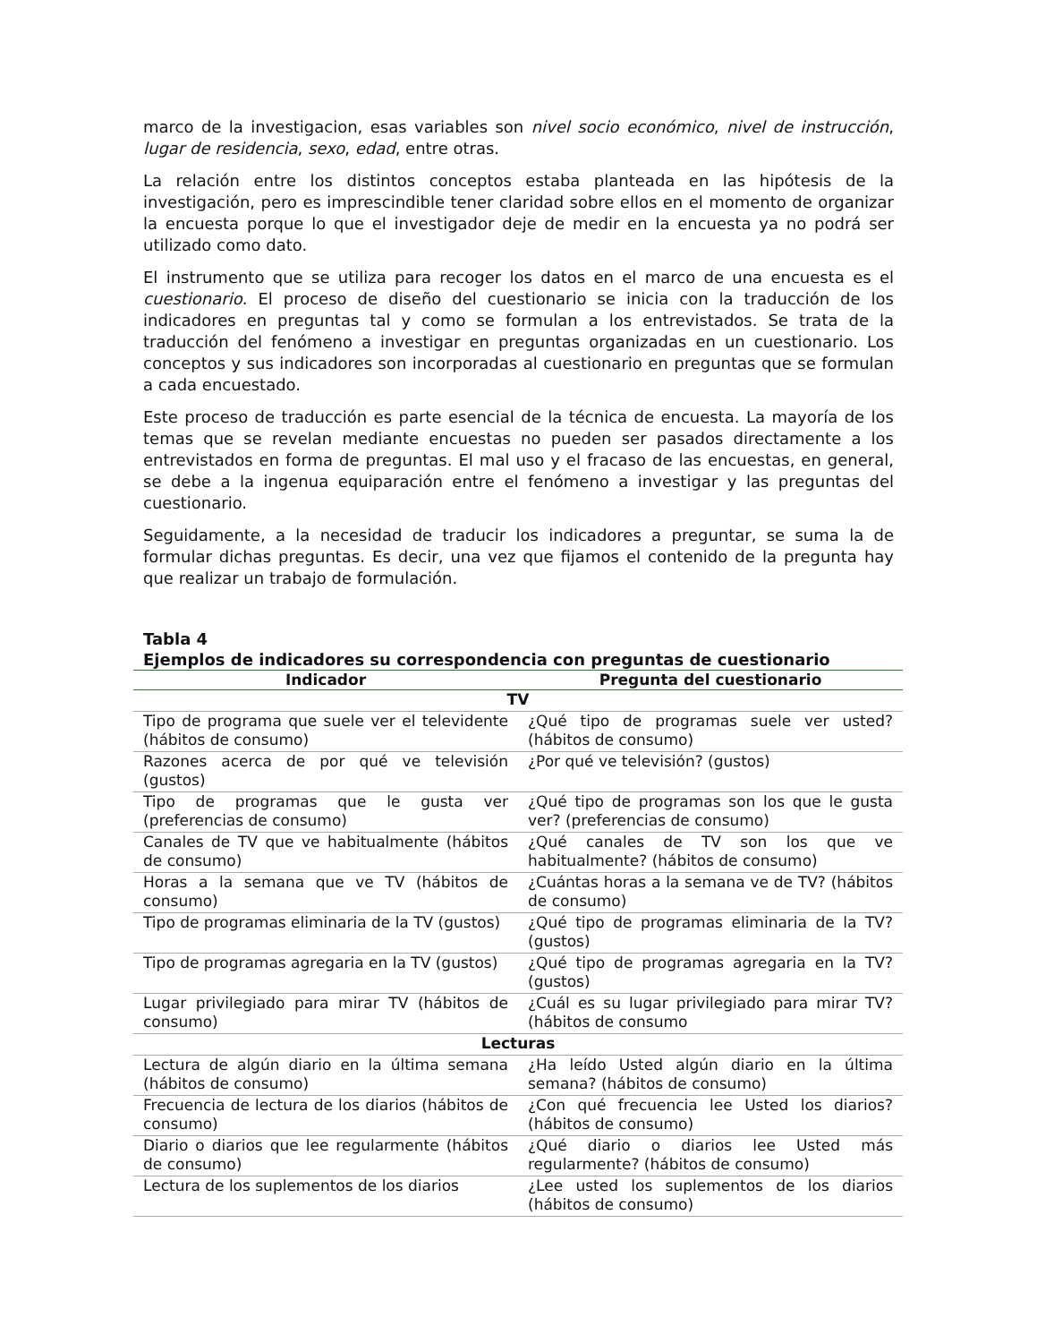marco de la investigacion, esas variables son nivel socio económico, nivel de instrucción, lugar de residencia, sexo, edad, entre otras.
La relación entre los distintos conceptos estaba planteada en las hipótesis de la investigación, pero es imprescindible tener claridad sobre ellos en el momento de organizar la encuesta porque lo que el investigador deje de medir en la encuesta ya no podrá ser utilizado como dato.
El instrumento que se utiliza para recoger los datos en el marco de una encuesta es el cuestionario. El proceso de diseño del cuestionario se inicia con la traducción de los indicadores en preguntas tal y como se formulan a los entrevistados. Se trata de la traducción del fenómeno a investigar en preguntas organizadas en un cuestionario. Los conceptos y sus indicadores son incorporadas al cuestionario en preguntas que se formulan a cada encuestado.
Este proceso de traducción es parte esencial de la técnica de encuesta. La mayoría de los temas que se revelan mediante encuestas no pueden ser pasados directamente a los entrevistados en forma de preguntas. El mal uso y el fracaso de las encuestas, en general, se debe a la ingenua equiparación entre el fenómeno a investigar y las preguntas del cuestionario.
Seguidamente, a la necesidad de traducir los indicadores a preguntar, se suma la de formular dichas preguntas. Es decir, una vez que fijamos el contenido de la pregunta hay que realizar un trabajo de formulación.
Tabla 4
Ejemplos de indicadores su correspondencia con preguntas de cuestionario
| Indicador | Pregunta del cuestionario |
| --- | --- |
| TV | |
| Tipo de programa que suele ver el televidente (hábitos de consumo) | ¿Qué tipo de programas suele ver usted? (hábitos de consumo) |
| Razones acerca de por qué ve televisión (gustos) | ¿Por qué ve televisión? (gustos) |
| Tipo de programas que le gusta ver (preferencias de consumo) | ¿Qué tipo de programas son los que le gusta ver? (preferencias de consumo) |
| Canales de TV que ve habitualmente (hábitos de consumo) | ¿Qué canales de TV son los que ve habitualmente? (hábitos de consumo) |
| Horas a la semana que ve TV (hábitos de consumo) | ¿Cuántas horas a la semana ve de TV? (hábitos de consumo) |
| Tipo de programas eliminaria de la TV (gustos) | ¿Qué tipo de programas eliminaria de la TV? (gustos) |
| Tipo de programas agregaria en la TV (gustos) | ¿Qué tipo de programas agregaria en la TV? (gustos) |
| Lugar privilegiado para mirar TV (hábitos de consumo) | ¿Cuál es su lugar privilegiado para mirar TV? (hábitos de consumo |
| Lecturas | |
| Lectura de algún diario en la última semana (hábitos de consumo) | ¿Ha leído Usted algún diario en la última semana? (hábitos de consumo) |
| Frecuencia de lectura de los diarios (hábitos de consumo) | ¿Con qué frecuencia lee Usted los diarios? (hábitos de consumo) |
| Diario o diarios que lee regularmente (hábitos de consumo) | ¿Qué diario o diarios lee Usted más regularmente? (hábitos de consumo) |
| Lectura de los suplementos de los diarios | ¿Lee usted los suplementos de los diarios (hábitos de consumo) |